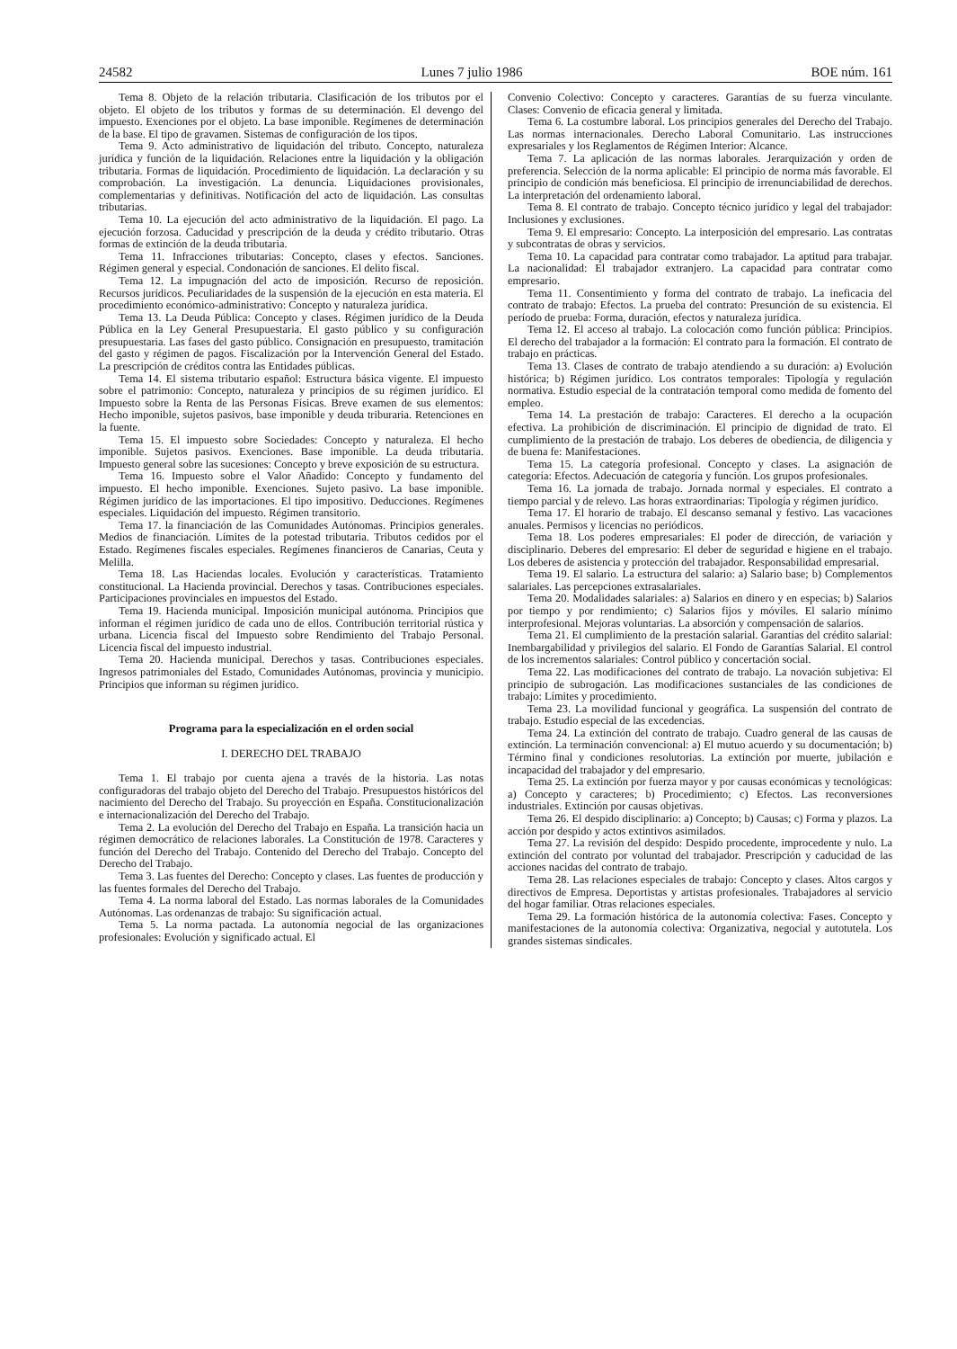24582 Lunes 7 julio 1986 BOE núm. 161
Tema 8. Objeto de la relación tributaria. Clasificación de los tributos por el objeto. El objeto de los tributos y formas de su determinación. El devengo del impuesto. Exenciones por el objeto. La base imponible. Regímenes de determinación de la base. El tipo de gravamen. Sistemas de configuración de los tipos.
Tema 9. Acto administrativo de liquidación del tributo. Concepto, naturaleza jurídica y función de la liquidación. Relaciones entre la liquidación y la obligación tributaria. Formas de liquidación. Procedimiento de liquidación. La declaración y su comprobación. La investigación. La denuncia. Liquidaciones provisionales, complementarias y definitivas. Notificación del acto de liquidación. Las consultas tributarias.
Tema 10. La ejecución del acto administrativo de la liquidación. El pago. La ejecución forzosa. Caducidad y prescripción de la deuda y crédito tributario. Otras formas de extinción de la deuda tributaria.
Tema 11. Infracciones tributarias: Concepto, clases y efectos. Sanciones. Régimen general y especial. Condonación de sanciones. El delito fiscal.
Tema 12. La impugnación del acto de imposición. Recurso de reposición. Recursos jurídicos. Peculiaridades de la suspensión de la ejecución en esta materia. El procedimiento económico-administrativo: Concepto y naturaleza jurídica.
Tema 13. La Deuda Pública: Concepto y clases. Régimen jurídico de la Deuda Pública en la Ley General Presupuestaria. El gasto público y su configuración presupuestaria. Las fases del gasto público. Consignación en presupuesto, tramitación del gasto y régimen de pagos. Fiscalización por la Intervención General del Estado. La prescripción de créditos contra las Entidades públicas.
Tema 14. El sistema tributario español: Estructura básica vigente. El impuesto sobre el patrimonio: Concepto, naturaleza y principios de su régimen jurídico. El Impuesto sobre la Renta de las Personas Físicas. Breve examen de sus elementos: Hecho imponible, sujetos pasivos, base imponible y deuda triburaria. Retenciones en la fuente.
Tema 15. El impuesto sobre Sociedades: Concepto y naturaleza. El hecho imponible. Sujetos pasivos. Exenciones. Base imponible. La deuda tributaria. Impuesto general sobre las sucesiones: Concepto y breve exposición de su estructura.
Tema 16. Impuesto sobre el Valor Añadido: Concepto y fundamento del impuesto. El hecho imponible. Exenciones. Sujeto pasivo. La base imponible. Régimen jurídico de las importaciones. El tipo impositivo. Deducciones. Regímenes especiales. Liquidación del impuesto. Régimen transitorio.
Tema 17. la financiación de las Comunidades Autónomas. Principios generales. Medios de financiación. Límites de la potestad tributaria. Tributos cedidos por el Estado. Regímenes fiscales especiales. Regímenes financieros de Canarias, Ceuta y Melilla.
Tema 18. Las Haciendas locales. Evolución y características. Tratamiento constitucional. La Hacienda provincial. Derechos y tasas. Contribuciones especiales. Participaciones provinciales en impuestos del Estado.
Tema 19. Hacienda municipal. Imposición municipal autónoma. Principios que informan el régimen jurídico de cada uno de ellos. Contribución territorial rústica y urbana. Licencia fiscal del Impuesto sobre Rendimiento del Trabajo Personal. Licencia fiscal del impuesto industrial.
Tema 20. Hacienda municipal. Derechos y tasas. Contribuciones especiales. Ingresos patrimoniales del Estado, Comunidades Autónomas, provincia y municipio. Principios que informan su régimen jurídico.
Programa para la especialización en el orden social
I. DERECHO DEL TRABAJO
Tema 1. El trabajo por cuenta ajena a través de la historia. Las notas configuradoras del trabajo objeto del Derecho del Trabajo. Presupuestos históricos del nacimiento del Derecho del Trabajo. Su proyección en España. Constitucionalización e internacionalización del Derecho del Trabajo.
Tema 2. La evolución del Derecho del Trabajo en España. La transición hacia un régimen democrático de relaciones laborales. La Constitución de 1978. Caracteres y función del Derecho del Trabajo. Contenido del Derecho del Trabajo. Concepto del Derecho del Trabajo.
Tema 3. Las fuentes del Derecho: Concepto y clases. Las fuentes de producción y las fuentes formales del Derecho del Trabajo.
Tema 4. La norma laboral del Estado. Las normas laborales de la Comunidades Autónomas. Las ordenanzas de trabajo: Su significación actual.
Tema 5. La norma pactada. La autonomía negocial de las organizaciones profesionales: Evolución y significado actual. El
Convenio Colectivo: Concepto y caracteres. Garantías de su fuerza vinculante. Clases: Convenio de eficacia general y limitada.
Tema 6. La costumbre laboral. Los principios generales del Derecho del Trabajo. Las normas internacionales. Derecho Laboral Comunitario. Las instrucciones expresariales y los Reglamentos de Régimen Interior: Alcance.
Tema 7. La aplicación de las normas laborales. Jerarquización y orden de preferencia. Selección de la norma aplicable: El principio de norma más favorable. El principio de condición más beneficiosa. El principio de irrenunciabilidad de derechos. La interpretación del ordenamiento laboral.
Tema 8. El contrato de trabajo. Concepto técnico jurídico y legal del trabajador: Inclusiones y exclusiones.
Tema 9. El empresario: Concepto. La interposición del empresario. Las contratas y subcontratas de obras y servicios.
Tema 10. La capacidad para contratar como trabajador. La aptitud para trabajar. La nacionalidad: El trabajador extranjero. La capacidad para contratar como empresario.
Tema 11. Consentimiento y forma del contrato de trabajo. La ineficacia del contrato de trabajo: Efectos. La prueba del contrato: Presunción de su existencia. El período de prueba: Forma, duración, efectos y naturaleza jurídica.
Tema 12. El acceso al trabajo. La colocación como función pública: Principios. El derecho del trabajador a la formación: El contrato para la formación. El contrato de trabajo en prácticas.
Tema 13. Clases de contrato de trabajo atendiendo a su duración: a) Evolución histórica; b) Régimen jurídico. Los contratos temporales: Tipología y regulación normativa. Estudio especial de la contratación temporal como medida de fomento del empleo.
Tema 14. La prestación de trabajo: Caracteres. El derecho a la ocupación efectiva. La prohibición de discriminación. El principio de dignidad de trato. El cumplimiento de la prestación de trabajo. Los deberes de obediencia, de diligencia y de buena fe: Manifestaciones.
Tema 15. La categoría profesional. Concepto y clases. La asignación de categoría: Efectos. Adecuación de categoría y función. Los grupos profesionales.
Tema 16. La jornada de trabajo. Jornada normal y especiales. El contrato a tiempo parcial y de relevo. Las horas extraordinarias: Tipología y régimen jurídico.
Tema 17. El horario de trabajo. El descanso semanal y festivo. Las vacaciones anuales. Permisos y licencias no periódicos.
Tema 18. Los poderes empresariales: El poder de dirección, de variación y disciplinario. Deberes del empresario: El deber de seguridad e higiene en el trabajo. Los deberes de asistencia y protección del trabajador. Responsabilidad empresarial.
Tema 19. El salario. La estructura del salario: a) Salario base; b) Complementos salariales. Las percepciones extrasalariales.
Tema 20. Modalidades salariales: a) Salarios en dinero y en especias; b) Salarios por tiempo y por rendimiento; c) Salarios fijos y móviles. El salario mínimo interprofesional. Mejoras voluntarias. La absorción y compensación de salarios.
Tema 21. El cumplimiento de la prestación salarial. Garantías del crédito salarial: Inembargabilidad y privilegios del salario. El Fondo de Garantías Salarial. El control de los incrementos salariales: Control público y concertación social.
Tema 22. Las modificaciones del contrato de trabajo. La novación subjetiva: El principio de subrogación. Las modificaciones sustanciales de las condiciones de trabajo: Límites y procedimiento.
Tema 23. La movilidad funcional y geográfica. La suspensión del contrato de trabajo. Estudio especial de las excedencias.
Tema 24. La extinción del contrato de trabajo. Cuadro general de las causas de extinción. La terminación convencional: a) El mutuo acuerdo y su documentación; b) Término final y condiciones resolutorias. La extinción por muerte, jubilación e incapacidad del trabajador y del empresario.
Tema 25. La extinción por fuerza mayor y por causas económicas y tecnológicas: a) Concepto y caracteres; b) Procedimiento; c) Efectos. Las reconversiones industriales. Extinción por causas objetivas.
Tema 26. El despido disciplinario: a) Concepto; b) Causas; c) Forma y plazos. La acción por despido y actos extintivos asimilados.
Tema 27. La revisión del despido: Despido procedente, improcedente y nulo. La extinción del contrato por voluntad del trabajador. Prescripción y caducidad de las acciones nacidas del contrato de trabajo.
Tema 28. Las relaciones especiales de trabajo: Concepto y clases. Altos cargos y directivos de Empresa. Deportistas y artistas profesionales. Trabajadores al servicio del hogar familiar. Otras relaciones especiales.
Tema 29. La formación histórica de la autonomía colectiva: Fases. Concepto y manifestaciones de la autonomía colectiva: Organizativa, negocial y autotutela. Los grandes sistemas sindicales.